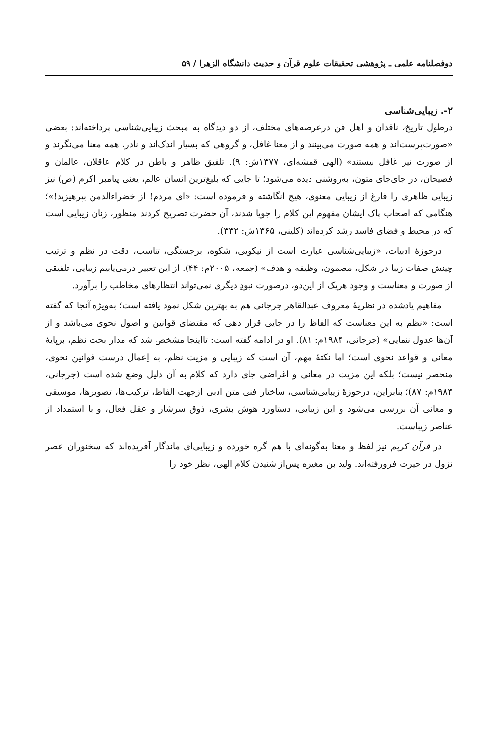دوفصلنامه علمی ـ پژوهشی تحقیقات علوم قرآن و حدیث دانشگاه الزهرا / ۵۹
۲-. زیبایی‌شناسی
درطول تاریخ، ناقدان و اهل فن درعرصه‌های مختلف، از دو دیدگاه به مبحث زیبایی‌شناسی پرداخته‌اند: بعضی «صورت‌پرست‌اند و همه صورت می‌بینند و از معنا غافل، و گروهی که بسیار اندک‌اند و نادر، همه معنا می‌نگرند و از صورت نیز غافل نیستند» (الهی قمشه‌ای، ۱۳۷۷ش: ۹). تلفیق ظاهر و باطن در کلام عاقلان، عالمان و فصیحان، در جای‌جای متون، به‌روشنی دیده می‌شود؛ تا جایی که بلیغ‌ترین انسان عالم، یعنی پیامبر اکرم (ص) نیز زیبایی ظاهری را فارغ از زیبایی معنوی، هیچ انگاشته و فرموده است: «ای مردم! از خضراءالدمن بپرهیزید!»؛ هنگامی که اصحاب پاک ایشان مفهوم این کلام را جویا شدند، آن حضرت تصریح کردند منظور، زنان زیبایی است که در محیط و فضای فاسد رشد کرده‌اند (کلینی، ۱۳۶۵ش: ۳۳۲).
درحوزۀ ادبیات، «زیبایی‌شناسی عبارت است از نیکویی، شکوه، برجستگی، تناسب، دقت در نظم و ترتیب چینش صفات زیبا در شکل، مضمون، وظیفه و هدف» (جمعه، ۲۰۰۵م: ۴۴). از این تعبیر درمی‌یابیم زیبایی، تلفیقی از صورت و معناست و وجود هریک از این‌دو، درصورت نبودِ دیگری نمی‌تواند انتظارهای مخاطب را برآورد.
مفاهیم یادشده در نظریۀ معروف عبدالقاهر جرجانی هم به بهترین شکل نمود یافته است؛ به‌ویژه آنجا که گفته است: «نظم به این معناست که الفاظ را در جایی قرار دهی که مقتضای قوانین و اصول نحوی می‌باشد و از آن‌ها عدول ننمایی» (جرجانی، ۱۹۸۴م: ۸۱). او در ادامه گفته است: تااینجا مشخص شد که مدار بحث نظم، برپایۀ معانی و قواعد نحوی است؛ اما نکتۀ مهم، آن است که زیبایی و مزیت نظم، به اِعمال درست قوانین نحوی، منحصر نیست؛ بلکه این مزیت در معانی و اغراضی جای دارد که کلام به آن دلیل وضع شده است (جرجانی، ۱۹۸۴م: ۸۷)؛ بنابراین، درحوزۀ زیبایی‌شناسی، ساختار فنی متن ادبی ازجهت الفاظ، ترکیب‌ها، تصویرها، موسیقی و معانی آن بررسی می‌شود و این زیبایی، دستاورد هوش بشری، ذوق سرشار و عقل فعال، و با استمداد از عناصر زیباست.
در قرآن کریم نیز لفظ و معنا به‌گونه‌ای با هم گره خورده و زیبایی‌ای ماندگار آفریده‌اند که سخنوران عصر نزول در حیرت فرورفته‌اند. ولید بن مغیره پس‌از شنیدن کلام الهی، نظر خود را